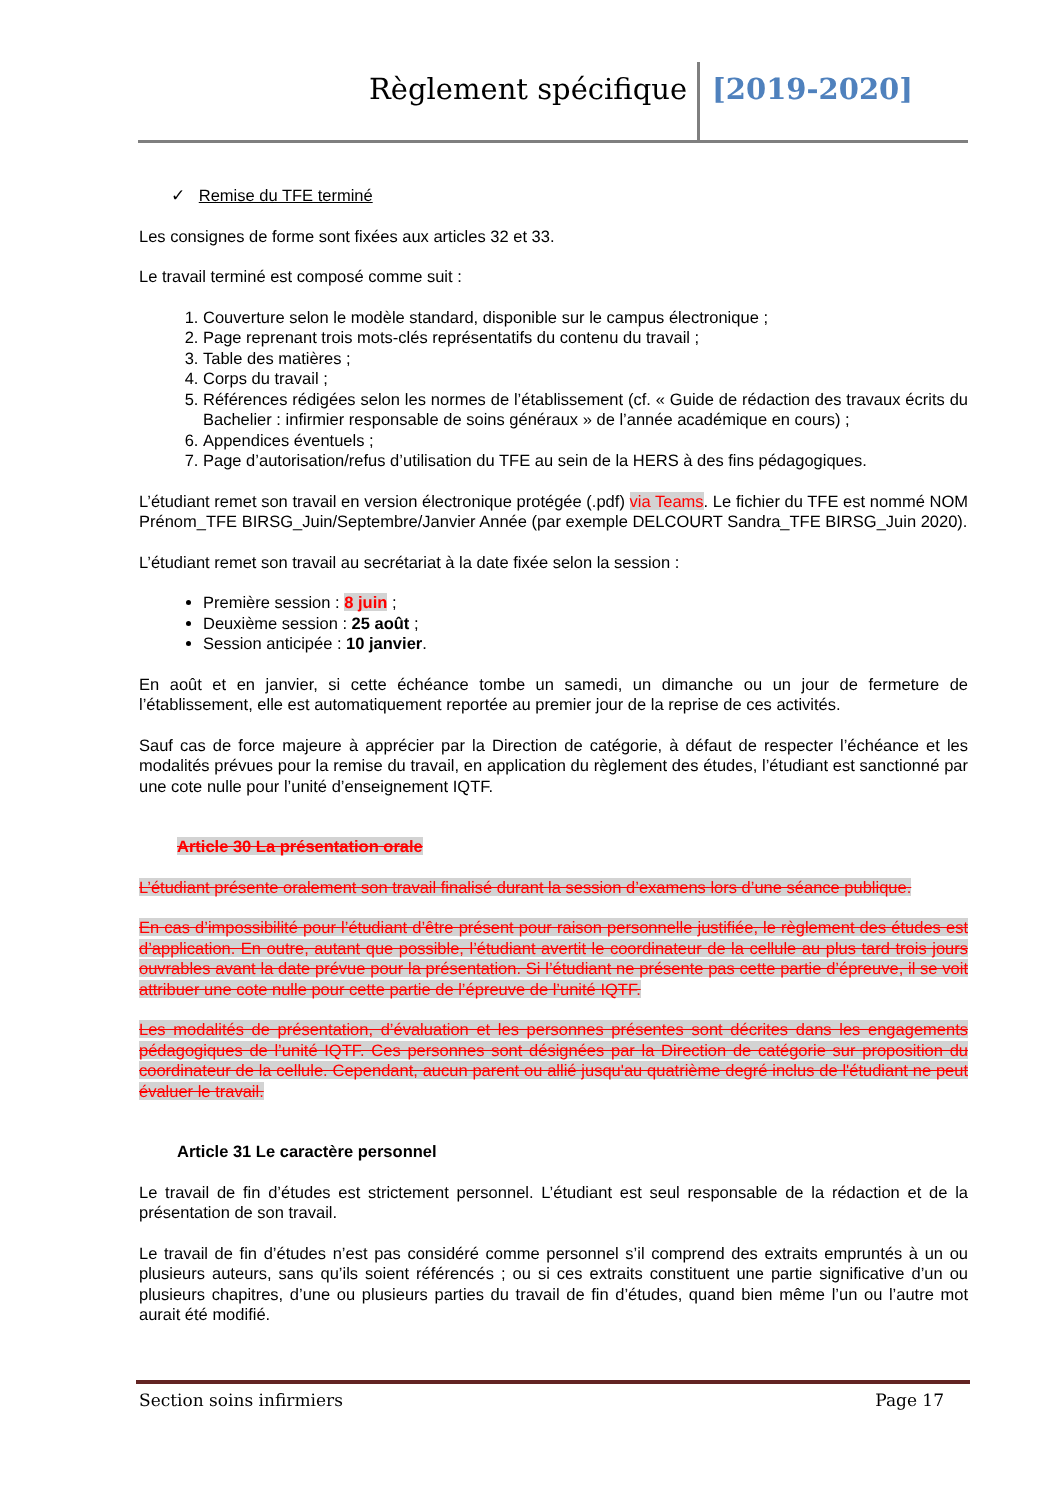Règlement spécifique [2019-2020]
✓ Remise du TFE terminé
Les consignes de forme sont fixées aux articles 32 et 33.
Le travail terminé est composé comme suit :
1. Couverture selon le modèle standard, disponible sur le campus électronique ;
2. Page reprenant trois mots-clés représentatifs du contenu du travail ;
3. Table des matières ;
4. Corps du travail ;
5. Références rédigées selon les normes de l’établissement (cf. « Guide de rédaction des travaux écrits du Bachelier : infirmier responsable de soins généraux » de l’année académique en cours) ;
6. Appendices éventuels ;
7. Page d’autorisation/refus d’utilisation du TFE au sein de la HERS à des fins pédagogiques.
L’étudiant remet son travail en version électronique protégée (.pdf) via Teams. Le fichier du TFE est nommé NOM Prénom_TFE BIRSG_Juin/Septembre/Janvier Année (par exemple DELCOURT Sandra_TFE BIRSG_Juin 2020).
L’étudiant remet son travail au secrétariat à la date fixée selon la session :
Première session : 8 juin ;
Deuxième session : 25 août ;
Session anticipée : 10 janvier.
En août et en janvier, si cette échéance tombe un samedi, un dimanche ou un jour de fermeture de l’établissement, elle est automatiquement reportée au premier jour de la reprise de ces activités.
Sauf cas de force majeure à apprécier par la Direction de catégorie, à défaut de respecter l’échéance et les modalités prévues pour la remise du travail, en application du règlement des études, l’étudiant est sanctionné par une cote nulle pour l’unité d’enseignement IQTF.
Article 30 La présentation orale
L’étudiant présente oralement son travail finalisé durant la session d’examens lors d’une séance publique.
En cas d’impossibilité pour l’étudiant d’être présent pour raison personnelle justifiée, le règlement des études est d’application. En outre, autant que possible, l’étudiant avertit le coordinateur de la cellule au plus tard trois jours ouvrables avant la date prévue pour la présentation. Si l’étudiant ne présente pas cette partie d’épreuve, il se voit attribuer une cote nulle pour cette partie de l’épreuve de l’unité IQTF.
Les modalités de présentation, d’évaluation et les personnes présentes sont décrites dans les engagements pédagogiques de l’unité IQTF. Ces personnes sont désignées par la Direction de catégorie sur proposition du coordinateur de la cellule. Cependant, aucun parent ou allié jusqu'au quatrième degré inclus de l'étudiant ne peut évaluer le travail.
Article 31 Le caractère personnel
Le travail de fin d’études est strictement personnel. L’étudiant est seul responsable de la rédaction et de la présentation de son travail.
Le travail de fin d’études n’est pas considéré comme personnel s’il comprend des extraits empruntés à un ou plusieurs auteurs, sans qu’ils soient référencés ; ou si ces extraits constituent une partie significative d’un ou plusieurs chapitres, d’une ou plusieurs parties du travail de fin d’études, quand bien même l’un ou l’autre mot aurait été modifié.
Section soins infirmiers Page 17